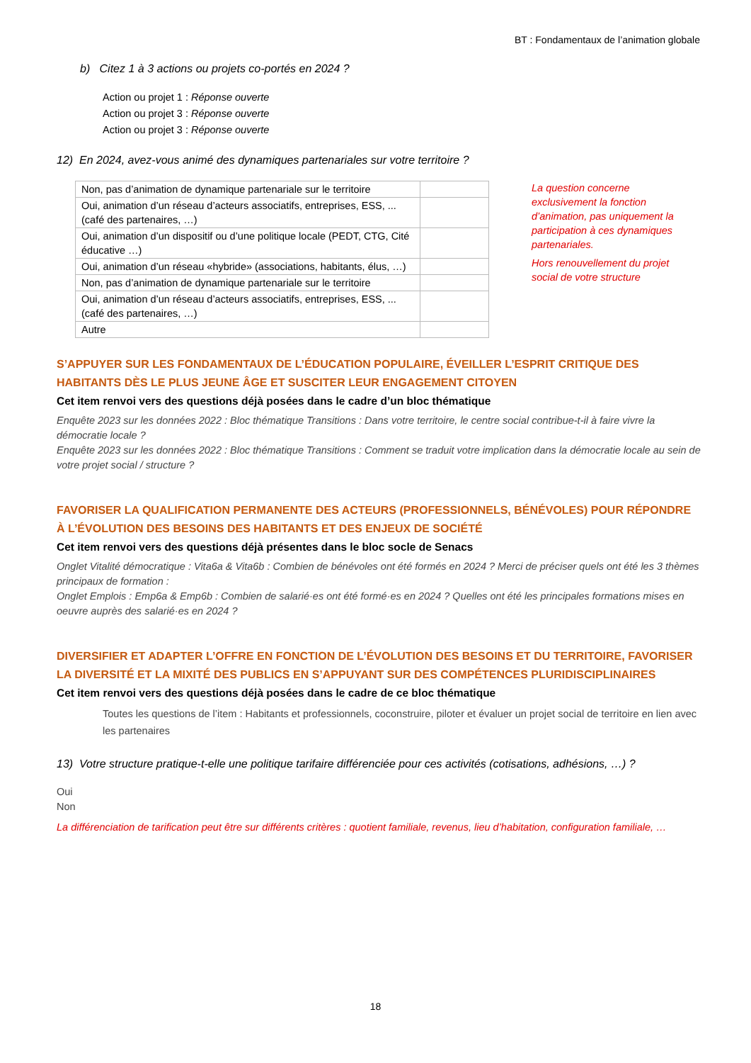BT : Fondamentaux de l’animation globale
b) Citez 1 à 3 actions ou projets co-portés en 2024 ?
Action ou projet 1 : Réponse ouverte
Action ou projet 3 : Réponse ouverte
Action ou projet 3 : Réponse ouverte
12) En 2024, avez-vous animé des dynamiques partenariales sur votre territoire ?
| Non, pas d’animation de dynamique partenariale sur le territoire | |
| Oui, animation d’un réseau d’acteurs associatifs, entreprises, ESS, ... (café des partenaires, …) | |
| Oui, animation d’un dispositif ou d’une politique locale (PEDT, CTG, Cité éducative …) | |
| Oui, animation d’un réseau «hybride» (associations, habitants, élus, …) | |
| Non, pas d’animation de dynamique partenariale sur le territoire | |
| Oui, animation d’un réseau d’acteurs associatifs, entreprises, ESS, ... (café des partenaires, …) | |
| Autre | |
La question concerne exclusivement la fonction d’animation, pas uniquement la participation à ces dynamiques partenariales.
Hors renouvellement du projet social de votre structure
S’APPUYER SUR LES FONDAMENTAUX DE L’ÉDUCATION POPULAIRE, ÉVEILLER L’ESPRIT CRITIQUE DES HABITANTS DÈS LE PLUS JEUNE ÂGE ET SUSCITER LEUR ENGAGEMENT CITOYEN
Cet item renvoi vers des questions déjà posées dans le cadre d’un bloc thématique
Enquête 2023 sur les données 2022 : Bloc thématique Transitions : Dans votre territoire, le centre social contribue-t-il à faire vivre la démocratie locale ?
Enquête 2023 sur les données 2022 : Bloc thématique Transitions : Comment se traduit votre implication dans la démocratie locale au sein de votre projet social / structure ?
FAVORISER LA QUALIFICATION PERMANENTE DES ACTEURS (PROFESSIONNELS, BÉNÉVOLES) POUR RÉPONDRE À L’ÉVOLUTION DES BESOINS DES HABITANTS ET DES ENJEUX DE SOCIÉTÉ
Cet item renvoi vers des questions déjà présentes dans le bloc socle de Senacs
Onglet Vitalité démocratique : Vita6a & Vita6b : Combien de bénévoles ont été formés en 2024 ? Merci de préciser quels ont été les 3 thèmes principaux de formation :
Onglet Emplois : Emp6a & Emp6b : Combien de salarié·es ont été formé·es en 2024 ? Quelles ont été les principales formations mises en oeuvre auprès des salarié·es en 2024 ?
DIVERSIFIER ET ADAPTER L’OFFRE EN FONCTION DE L’ÉVOLUTION DES BESOINS ET DU TERRITOIRE, FAVORISER LA DIVERSITÉ ET LA MIXITÉ DES PUBLICS EN S’APPUYANT SUR DES COMPÉTENCES PLURIDISCIPLINAIRES
Cet item renvoi vers des questions déjà posées dans le cadre de ce bloc thématique
Toutes les questions de l’item : Habitants et professionnels, coconstruire, piloter et évaluer un projet social de territoire en lien avec les partenaires
13) Votre structure pratique-t-elle une politique tarifaire différenciée pour ces activités (cotisations, adhésions, …) ?
Oui
Non
La différenciation de tarification peut être sur différents critères : quotient familiale, revenus, lieu d’habitation, configuration familiale, …
18